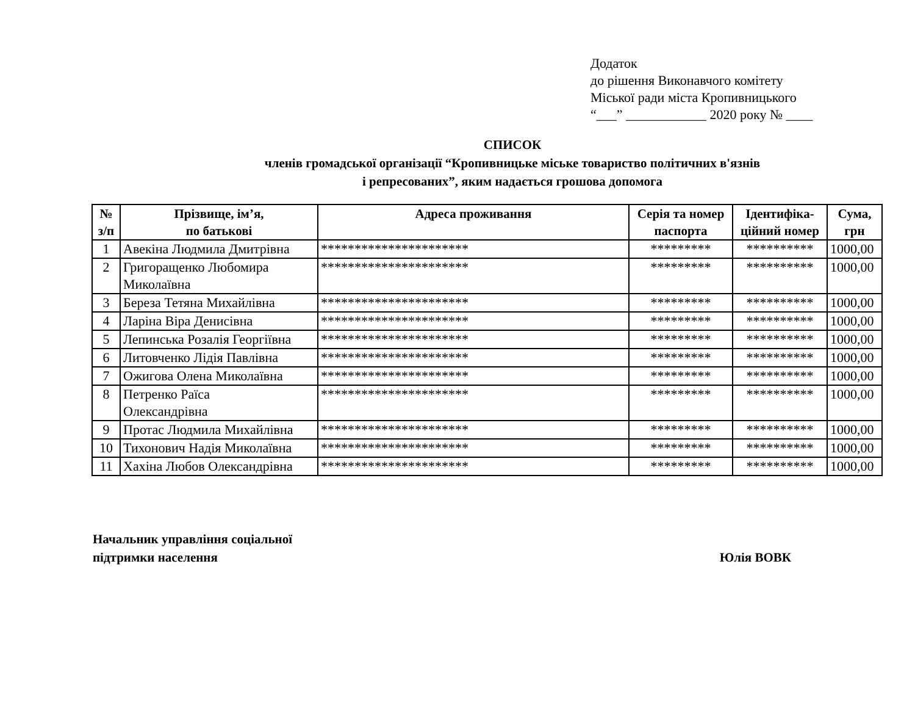Додаток
до рішення Виконавчого комітету
Міської ради міста Кропивницького
“___” ____________ 2020 року № ____
СПИСОК
членів громадської організації “Кропивницьке міське товариство політичних в'язнів
і репресованих”, яким надається грошова допомога
| № з/п | Прізвище, ім’я, по батькові | Адреса проживання | Серія та номер паспорта | Ідентифіка-ційний номер | Сума, грн |
| --- | --- | --- | --- | --- | --- |
| 1 | Авекіна Людмила Дмитрівна | ********************** | ********* | ********** | 1000,00 |
| 2 | Григоращенко Любомира Миколаївна | ********************** | ********* | ********** | 1000,00 |
| 3 | Береза Тетяна Михайлівна | ********************** | ********* | ********** | 1000,00 |
| 4 | Ларіна Віра Денисівна | ********************** | ********* | ********** | 1000,00 |
| 5 | Лепинська Розалія Георгіївна | ********************** | ********* | ********** | 1000,00 |
| 6 | Литовченко Лідія Павлівна | ********************** | ********* | ********** | 1000,00 |
| 7 | Ожигова Олена Миколаївна | ********************** | ********* | ********** | 1000,00 |
| 8 | Петренко Раїса Олександрівна | ********************** | ********* | ********** | 1000,00 |
| 9 | Протас Людмила Михайлівна | ********************** | ********* | ********** | 1000,00 |
| 10 | Тихонович Надія Миколаївна | ********************** | ********* | ********** | 1000,00 |
| 11 | Хахіна Любов Олександрівна | ********************** | ********* | ********** | 1000,00 |
Начальник управління соціальної
підтримки населення
Юлія ВОВК